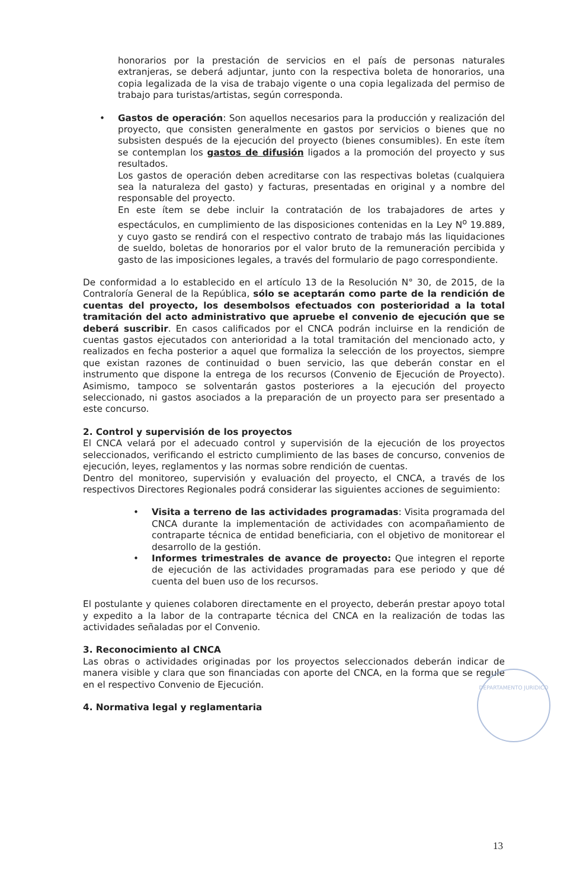honorarios por la prestación de servicios en el país de personas naturales extranjeras, se deberá adjuntar, junto con la respectiva boleta de honorarios, una copia legalizada de la visa de trabajo vigente o una copia legalizada del permiso de trabajo para turistas/artistas, según corresponda.
•
Gastos de operación: Son aquellos necesarios para la producción y realización del proyecto, que consisten generalmente en gastos por servicios o bienes que no subsisten después de la ejecución del proyecto (bienes consumibles). En este ítem se contemplan los gastos de difusión ligados a la promoción del proyecto y sus resultados.
Los gastos de operación deben acreditarse con las respectivas boletas (cualquiera sea la naturaleza del gasto) y facturas, presentadas en original y a nombre del responsable del proyecto.
En este ítem se debe incluir la contratación de los trabajadores de artes y espectáculos, en cumplimiento de las disposiciones contenidas en la Ley N<sup>o</sup> 19.889, y cuyo gasto se rendirá con el respectivo contrato de trabajo más las liquidaciones de sueldo, boletas de honorarios por el valor bruto de la remuneración percibida y gasto de las imposiciones legales, a través del formulario de pago correspondiente.
De conformidad a lo establecido en el artículo 13 de la Resolución N° 30, de 2015, de la Contraloría General de la República, sólo se aceptarán como parte de la rendición de cuentas del proyecto, los desembolsos efectuados con posterioridad a la total tramitación del acto administrativo que apruebe el convenio de ejecución que se deberá suscribir. En casos calificados por el CNCA podrán incluirse en la rendición de cuentas gastos ejecutados con anterioridad a la total tramitación del mencionado acto, y realizados en fecha posterior a aquel que formaliza la selección de los proyectos, siempre que existan razones de continuidad o buen servicio, las que deberán constar en el instrumento que dispone la entrega de los recursos (Convenio de Ejecución de Proyecto). Asimismo, tampoco se solventarán gastos posteriores a la ejecución del proyecto seleccionado, ni gastos asociados a la preparación de un proyecto para ser presentado a este concurso.
2. Control y supervisión de los proyectos
El CNCA velará por el adecuado control y supervisión de la ejecución de los proyectos seleccionados, verificando el estricto cumplimiento de las bases de concurso, convenios de ejecución, leyes, reglamentos y las normas sobre rendición de cuentas.
Dentro del monitoreo, supervisión y evaluación del proyecto, el CNCA, a través de los respectivos Directores Regionales podrá considerar las siguientes acciones de seguimiento:
•
Visita a terreno de las actividades programadas: Visita programada del CNCA durante la implementación de actividades con acompañamiento de contraparte técnica de entidad beneficiaria, con el objetivo de monitorear el desarrollo de la gestión.
•
Informes trimestrales de avance de proyecto: Que integren el reporte de ejecución de las actividades programadas para ese periodo y que dé cuenta del buen uso de los recursos.
El postulante y quienes colaboren directamente en el proyecto, deberán prestar apoyo total y expedito a la labor de la contraparte técnica del CNCA en la realización de todas las actividades señaladas por el Convenio.
3. Reconocimiento al CNCA
Las obras o actividades originadas por los proyectos seleccionados deberán indicar de manera visible y clara que son financiadas con aporte del CNCA, en la forma que se regule en el respectivo Convenio de Ejecución.
4. Normativa legal y reglamentaria
DEPARTAMENTO JURIDICO
13